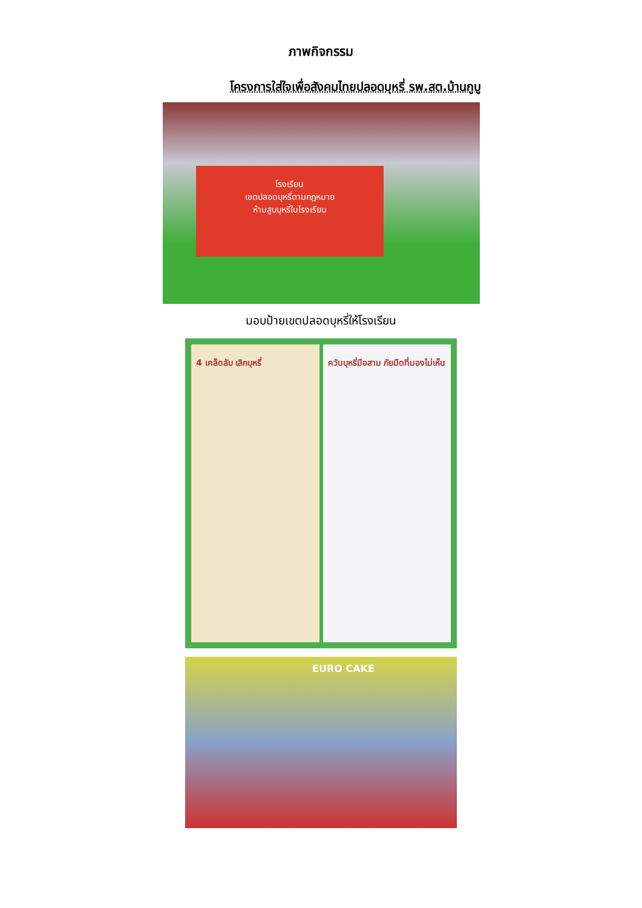ภาพกิจกรรม
โครงการใส่ใจเพื่อสังคมไทยปลอดบุหรี่ รพ.สต.บ้านกูบู
โรงเรียน
เขตปลอดบุหรี่ตามกฎหมาย
ห้ามสูบบุหรี่ในโรงเรียน
มอบป้ายเขตปลอดบุหรี่ให้โรงเรียน
4 เคล็ดลับ เลิกบุหรี่ ควันบุหรี่มือสาม ภัยมืดที่มองไม่เห็น
EURO CAKE